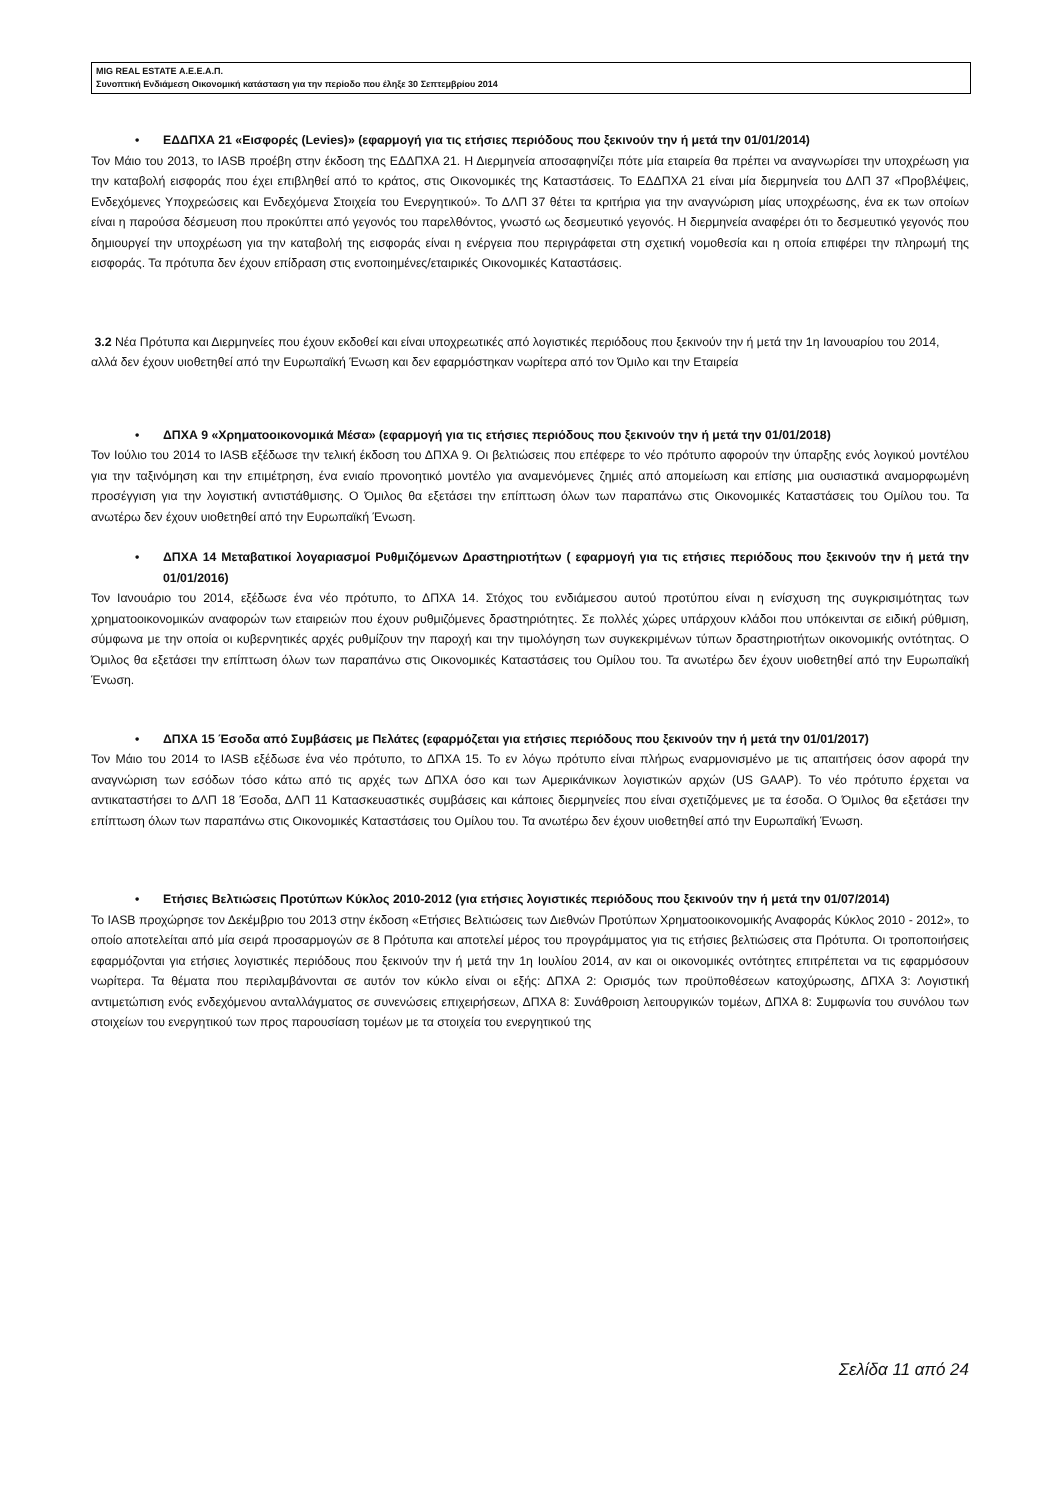MIG REAL ESTATE Α.Ε.Ε.Α.Π.
Συνοπτική Ενδιάμεση Οικονομική κατάσταση για την περίοδο που έληξε 30 Σεπτεμβρίου 2014
• ΕΔΔΠΧΑ 21 «Εισφορές (Levies)» (εφαρμογή για τις ετήσιες περιόδους που ξεκινούν την ή μετά την 01/01/2014)
Τον Μάιο του 2013, το IASB προέβη στην έκδοση της ΕΔΔΠΧΑ 21. Η Διερμηνεία αποσαφηνίζει πότε μία εταιρεία θα πρέπει να αναγνωρίσει την υποχρέωση για την καταβολή εισφοράς που έχει επιβληθεί από το κράτος, στις Οικονομικές της Καταστάσεις. Το ΕΔΔΠΧΑ 21 είναι μία διερμηνεία του ΔΛΠ 37 «Προβλέψεις, Ενδεχόμενες Υποχρεώσεις και Ενδεχόμενα Στοιχεία του Ενεργητικού». Το ΔΛΠ 37 θέτει τα κριτήρια για την αναγνώριση μίας υποχρέωσης, ένα εκ των οποίων είναι η παρούσα δέσμευση που προκύπτει από γεγονός του παρελθόντος, γνωστό ως δεσμευτικό γεγονός. Η διερμηνεία αναφέρει ότι το δεσμευτικό γεγονός που δημιουργεί την υποχρέωση για την καταβολή της εισφοράς είναι η ενέργεια που περιγράφεται στη σχετική νομοθεσία και η οποία επιφέρει την πληρωμή της εισφοράς. Τα πρότυπα δεν έχουν επίδραση στις ενοποιημένες/εταιρικές Οικονομικές Καταστάσεις.
3.2 Νέα Πρότυπα και Διερμηνείες που έχουν εκδοθεί και είναι υποχρεωτικές από λογιστικές περιόδους που ξεκινούν την ή μετά την 1η Ιανουαρίου του 2014, αλλά δεν έχουν υιοθετηθεί από την Ευρωπαϊκή Ένωση και δεν εφαρμόστηκαν νωρίτερα από τον Όμιλο και την Εταιρεία
• ΔΠΧΑ 9 «Χρηματοοικονομικά Μέσα» (εφαρμογή για τις ετήσιες περιόδους που ξεκινούν την ή μετά την 01/01/2018)
Τον Ιούλιο του 2014 το IASB εξέδωσε την τελική έκδοση του ΔΠΧΑ 9. Οι βελτιώσεις που επέφερε το νέο πρότυπο αφορούν την ύπαρξης ενός λογικού μοντέλου για την ταξινόμηση και την επιμέτρηση, ένα ενιαίο προνοητικό μοντέλο για αναμενόμενες ζημιές από απομείωση και επίσης μια ουσιαστικά αναμορφωμένη προσέγγιση για την λογιστική αντιστάθμισης. Ο Όμιλος θα εξετάσει την επίπτωση όλων των παραπάνω στις Οικονομικές Καταστάσεις του Ομίλου του. Τα ανωτέρω δεν έχουν υιοθετηθεί από την Ευρωπαϊκή Ένωση.
• ΔΠΧΑ 14 Μεταβατικοί λογαριασμοί Ρυθμιζόμενων Δραστηριοτήτων ( εφαρμογή για τις ετήσιες περιόδους που ξεκινούν την ή μετά την 01/01/2016)
Τον Ιανουάριο του 2014, εξέδωσε ένα νέο πρότυπο, το ΔΠΧΑ 14. Στόχος του ενδιάμεσου αυτού προτύπου είναι η ενίσχυση της συγκρισιμότητας των χρηματοοικονομικών αναφορών των εταιρειών που έχουν ρυθμιζόμενες δραστηριότητες. Σε πολλές χώρες υπάρχουν κλάδοι που υπόκεινται σε ειδική ρύθμιση, σύμφωνα με την οποία οι κυβερνητικές αρχές ρυθμίζουν την παροχή και την τιμολόγηση των συγκεκριμένων τύπων δραστηριοτήτων οικονομικής οντότητας. Ο Όμιλος θα εξετάσει την επίπτωση όλων των παραπάνω στις Οικονομικές Καταστάσεις του Ομίλου του. Τα ανωτέρω δεν έχουν υιοθετηθεί από την Ευρωπαϊκή Ένωση.
• ΔΠΧΑ 15 Έσοδα από Συμβάσεις με Πελάτες (εφαρμόζεται για ετήσιες περιόδους που ξεκινούν την ή μετά την 01/01/2017)
Τον Μάιο του 2014 το IASB εξέδωσε ένα νέο πρότυπο, το ΔΠΧΑ 15. Το εν λόγω πρότυπο είναι πλήρως εναρμονισμένο με τις απαιτήσεις όσον αφορά την αναγνώριση των εσόδων τόσο κάτω από τις αρχές των ΔΠΧΑ όσο και των Αμερικάνικων λογιστικών αρχών (US GAAP). Το νέο πρότυπο έρχεται να αντικαταστήσει το ΔΛΠ 18 Έσοδα, ΔΛΠ 11 Κατασκευαστικές συμβάσεις και κάποιες διερμηνείες που είναι σχετιζόμενες με τα έσοδα. Ο Όμιλος θα εξετάσει την επίπτωση όλων των παραπάνω στις Οικονομικές Καταστάσεις του Ομίλου του. Τα ανωτέρω δεν έχουν υιοθετηθεί από την Ευρωπαϊκή Ένωση.
• Ετήσιες Βελτιώσεις Προτύπων Κύκλος 2010-2012 (για ετήσιες λογιστικές περιόδους που ξεκινούν την ή μετά την 01/07/2014)
Το IASB προχώρησε τον Δεκέμβριο του 2013 στην έκδοση «Ετήσιες Βελτιώσεις των Διεθνών Προτύπων Χρηματοοικονομικής Αναφοράς Κύκλος 2010 - 2012», το οποίο αποτελείται από μία σειρά προσαρμογών σε 8 Πρότυπα και αποτελεί μέρος του προγράμματος για τις ετήσιες βελτιώσεις στα Πρότυπα. Οι τροποποιήσεις εφαρμόζονται για ετήσιες λογιστικές περιόδους που ξεκινούν την ή μετά την 1η Ιουλίου 2014, αν και οι οικονομικές οντότητες επιτρέπεται να τις εφαρμόσουν νωρίτερα. Τα θέματα που περιλαμβάνονται σε αυτόν τον κύκλο είναι οι εξής: ΔΠΧΑ 2: Ορισμός των προϋποθέσεων κατοχύρωσης, ΔΠΧΑ 3: Λογιστική αντιμετώπιση ενός ενδεχόμενου ανταλλάγματος σε συνενώσεις επιχειρήσεων, ΔΠΧΑ 8: Συνάθροιση λειτουργικών τομέων, ΔΠΧΑ 8: Συμφωνία του συνόλου των στοιχείων του ενεργητικού των προς παρουσίαση τομέων με τα στοιχεία του ενεργητικού της
Σελίδα 11 από 24